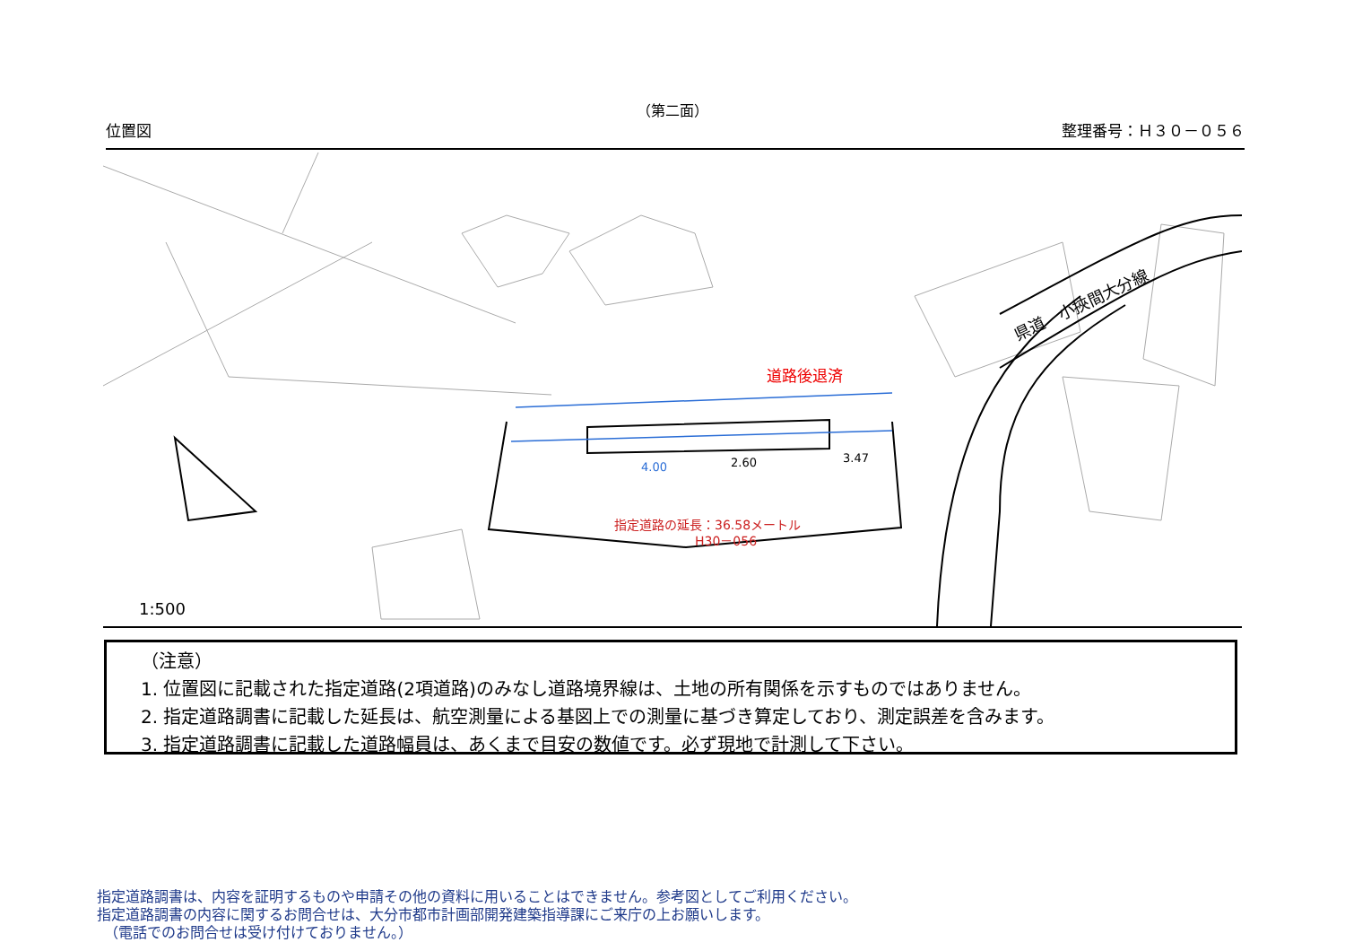（第二面）
位置図 整理番号：Ｈ３０－０５６
県道　小挾間大分線
道路後退済
4.00
2.60
3.47
指定道路の延長：36.58メートル
H30－056
1:500
（注意）
1. 位置図に記載された指定道路(2項道路)のみなし道路境界線は、土地の所有関係を示すものではありません。
2. 指定道路調書に記載した延長は、航空測量による基図上での測量に基づき算定しており、測定誤差を含みます。
3. 指定道路調書に記載した道路幅員は、あくまで目安の数値です。必ず現地で計測して下さい。
指定道路調書は、内容を証明するものや申請その他の資料に用いることはできません。参考図としてご利用ください。
指定道路調書の内容に関するお問合せは、大分市都市計画部開発建築指導課にご来庁の上お願いします。
　（電話でのお問合せは受け付けておりません。）